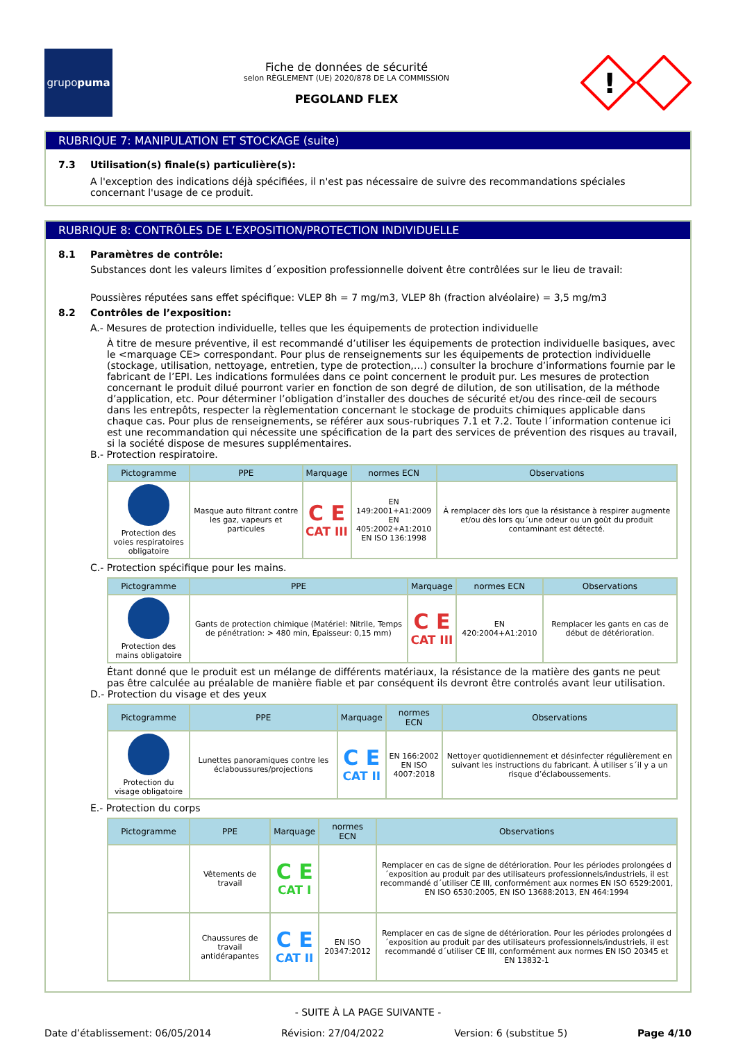grupo puma
Fiche de données de sécurité
selon RÈGLEMENT (UE) 2020/878 DE LA COMMISSION
PEGOLAND FLEX
!
RUBRIQUE 7: MANIPULATION ET STOCKAGE (suite)
7.3 Utilisation(s) finale(s) particulière(s):
A l'exception des indications déjà spécifiées, il n'est pas nécessaire de suivre des recommandations spéciales concernant l'usage de ce produit.
RUBRIQUE 8: CONTRÔLES DE L’EXPOSITION/PROTECTION INDIVIDUELLE
8.1 Paramètres de contrôle:
Substances dont les valeurs limites d´exposition professionnelle doivent être contrôlées sur le lieu de travail:
Poussières réputées sans effet spécifique: VLEP 8h = 7 mg/m3, VLEP 8h (fraction alvéolaire) = 3,5 mg/m3
8.2 Contrôles de l’exposition:
A.- Mesures de protection individuelle, telles que les équipements de protection individuelle
À titre de mesure préventive, il est recommandé d’utiliser les équipements de protection individuelle basiques, avec le <marquage CE> correspondant. Pour plus de renseignements sur les équipements de protection individuelle (stockage, utilisation, nettoyage, entretien, type de protection,…) consulter la brochure d’informations fournie par le fabricant de l’EPI. Les indications formulées dans ce point concernent le produit pur. Les mesures de protection concernant le produit dilué pourront varier en fonction de son degré de dilution, de son utilisation, de la méthode d’application, etc. Pour déterminer l’obligation d’installer des douches de sécurité et/ou des rince-œil de secours dans les entrepôts, respecter la règlementation concernant le stockage de produits chimiques applicable dans chaque cas. Pour plus de renseignements, se référer aux sous-rubriques 7.1 et 7.2. Toute l´information contenue ici est une recommandation qui nécessite une spécification de la part des services de prévention des risques au travail, si la société dispose de mesures supplémentaires.
B.- Protection respiratoire.
| Pictogramme | PPE | Marquage | normes ECN | Observations |
| --- | --- | --- | --- | --- |
| Protection des voies respiratoires obligatoire | Masque auto filtrant contre les gaz, vapeurs et particules | C E CAT III | EN 149:2001+A1:2009 EN 405:2002+A1:2010 EN ISO 136:1998 | À remplacer dès lors que la résistance à respirer augmente et/ou dès lors qu´une odeur ou un goût du produit contaminant est détecté. |
C.- Protection spécifique pour les mains.
| Pictogramme | PPE | Marquage | normes ECN | Observations |
| --- | --- | --- | --- | --- |
| Protection des mains obligatoire | Gants de protection chimique (Matériel: Nitrile, Temps de pénétration: > 480 min, Épaisseur: 0,15 mm) | C E CAT III | EN 420:2004+A1:2010 | Remplacer les gants en cas de début de détérioration. |
Étant donné que le produit est un mélange de différents matériaux, la résistance de la matière des gants ne peut pas être calculée au préalable de manière fiable et par conséquent ils devront être controlés avant leur utilisation.
D.- Protection du visage et des yeux
| Pictogramme | PPE | Marquage | normes ECN | Observations |
| --- | --- | --- | --- | --- |
| Protection du visage obligatoire | Lunettes panoramiques contre les éclaboussures/projections | C E CAT II | EN 166:2002 EN ISO 4007:2018 | Nettoyer quotidiennement et désinfecter régulièrement en suivant les instructions du fabricant. À utiliser s´il y a un risque d’éclaboussements. |
E.- Protection du corps
| Pictogramme | PPE | Marquage | normes ECN | Observations |
| --- | --- | --- | --- | --- |
| | Vêtements de travail | C E CAT I | | Remplacer en cas de signe de détérioration. Pour les périodes prolongées d´exposition au produit par des utilisateurs professionnels/industriels, il est recommandé d´utiliser CE III, conformément aux normes EN ISO 6529:2001, EN ISO 6530:2005, EN ISO 13688:2013, EN 464:1994 |
| | Chaussures de travail antidérapantes | C E CAT II | EN ISO 20347:2012 | Remplacer en cas de signe de détérioration. Pour les périodes prolongées d´exposition au produit par des utilisateurs professionnels/industriels, il est recommandé d´utiliser CE III, conformément aux normes EN ISO 20345 et EN 13832-1 |
- SUITE À LA PAGE SUIVANTE -
Date d’établissement: 06/05/2014 Révision: 27/04/2022 Version: 6 (substitue 5) Page 4/10